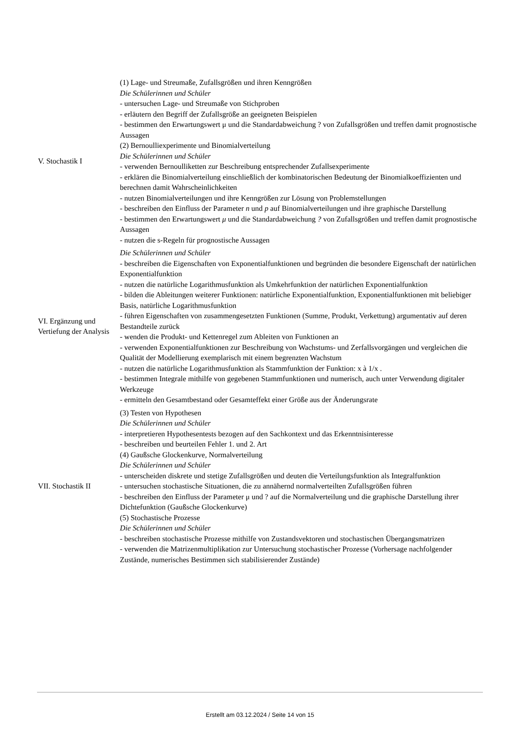| V. Stochastik I | (1) Lage- und Streumaße, Zufallsgrößen und ihren Kenngrößen Die Schülerinnen und Schüler - untersuchen Lage- und Streumaße von Stichproben - erläutern den Begriff der Zufallsgröße an geeigneten Beispielen - bestimmen den Erwartungswert μ und die Standardabweichung ? von Zufallsgrößen und treffen damit prognostische Aussagen (2) Bernoulliexperimente und Binomialverteilung Die Schülerinnen und Schüler - verwenden Bernoulliketten zur Beschreibung entsprechender Zufallsexperimente - erklären die Binomialverteilung einschließlich der kombinatorischen Bedeutung der Binomialkoeffizienten und berechnen damit Wahrscheinlichkeiten - nutzen Binomialverteilungen und ihre Kenngrößen zur Lösung von Problemstellungen - beschreiben den Einfluss der Parameter n und p auf Binomialverteilungen und ihre graphische Darstellung - bestimmen den Erwartungswert μ und die Standardabweichung ? von Zufallsgrößen und treffen damit prognostische Aussagen - nutzen die s-Regeln für prognostische Aussagen |
| VI. Ergänzung und Vertiefung der Analysis | Die Schülerinnen und Schüler - beschreiben die Eigenschaften von Exponentialfunktionen und begründen die besondere Eigenschaft der natürlichen Exponentialfunktion - nutzen die natürliche Logarithmusfunktion als Umkehrfunktion der natürlichen Exponentialfunktion - bilden die Ableitungen weiterer Funktionen: natürliche Exponentialfunktion, Exponentialfunktionen mit beliebiger Basis, natürliche Logarithmusfunktion - führen Eigenschaften von zusammengesetzten Funktionen (Summe, Produkt, Verkettung) argumentativ auf deren Bestandteile zurück - wenden die Produkt- und Kettenregel zum Ableiten von Funktionen an - verwenden Exponentialfunktionen zur Beschreibung von Wachstums- und Zerfallsvorgängen und vergleichen die Qualität der Modellierung exemplarisch mit einem begrenzten Wachstum - nutzen die natürliche Logarithmusfunktion als Stammfunktion der Funktion: x à 1/x . - bestimmen Integrale mithilfe von gegebenen Stammfunktionen und numerisch, auch unter Verwendung digitaler Werkzeuge - ermitteln den Gesamtbestand oder Gesamteffekt einer Größe aus der Änderungsrate |
| VII. Stochastik II | (3) Testen von Hypothesen Die Schülerinnen und Schüler - interpretieren Hypothesentests bezogen auf den Sachkontext und das Erkenntnisinteresse - beschreiben und beurteilen Fehler 1. und 2. Art (4) Gaußsche Glockenkurve, Normalverteilung Die Schülerinnen und Schüler - unterscheiden diskrete und stetige Zufallsgrößen und deuten die Verteilungsfunktion als Integralfunktion - untersuchen stochastische Situationen, die zu annähernd normalverteilten Zufallsgrößen führen - beschreiben den Einfluss der Parameter μ und ? auf die Normalverteilung und die graphische Darstellung ihrer Dichtefunktion (Gaußsche Glockenkurve) (5) Stochastische Prozesse Die Schülerinnen und Schüler - beschreiben stochastische Prozesse mithilfe von Zustandsvektoren und stochastischen Übergangsmatrizen - verwenden die Matrizenmultiplikation zur Untersuchung stochastischer Prozesse (Vorhersage nachfolgender Zustände, numerisches Bestimmen sich stabilisierender Zustände) |
Erstellt am 03.12.2024 / Seite 14 von 15